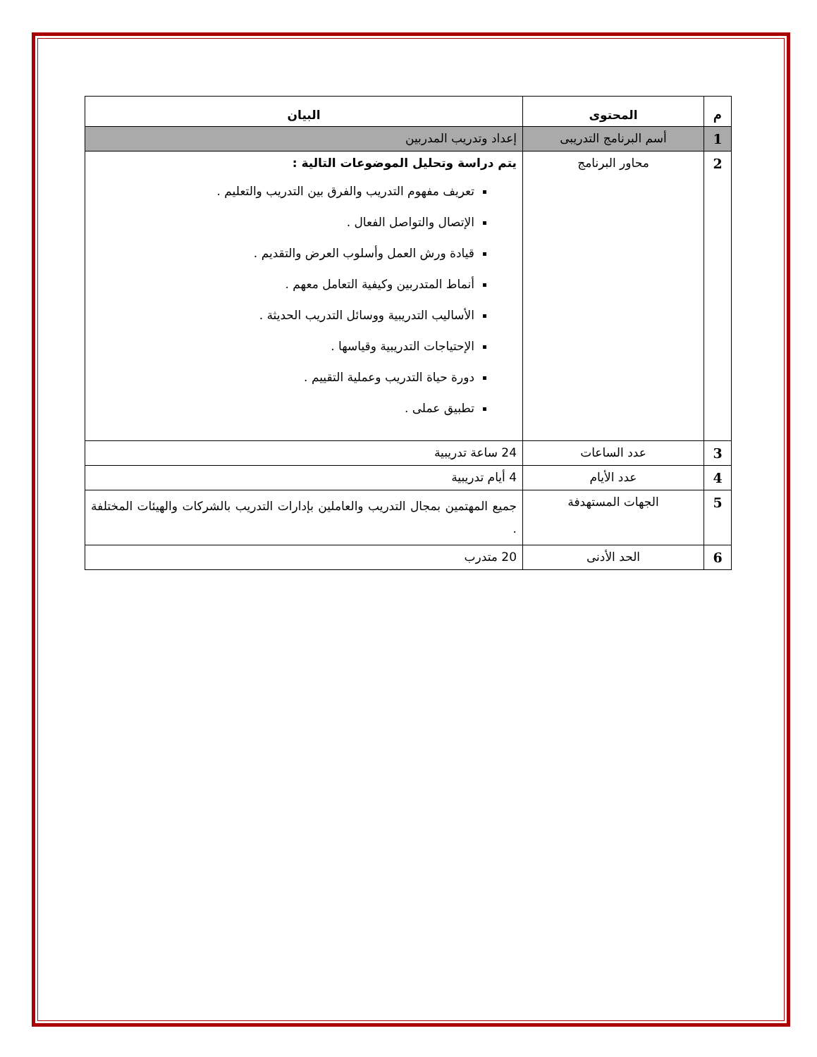| م | المحتوى | البيان |
| --- | --- | --- |
| 1 | أسم البرنامج التدريبى | إعداد وتدريب المدربين |
| 2 | محاور البرنامج | يتم دراسة وتحليل الموضوعات التالية : تعريف مفهوم التدريب والفرق بين التدريب والتعليم . الإتصال والتواصل الفعال . قيادة ورش العمل وأسلوب العرض والتقديم . أنماط المتدربين وكيفية التعامل معهم . الأساليب التدريبية ووسائل التدريب الحديثة . الإحتياجات التدريبية وقياسها . دورة حياة التدريب وعملية التقييم . تطبيق عملى . |
| 3 | عدد الساعات | 24 ساعة تدريبية |
| 4 | عدد الأيام | 4 أيام تدريبية |
| 5 | الجهات المستهدفة | جميع المهتمين بمجال التدريب والعاملين بإدارات التدريب بالشركات والهيئات المختلفة . |
| 6 | الحد الأدنى | 20 متدرب |